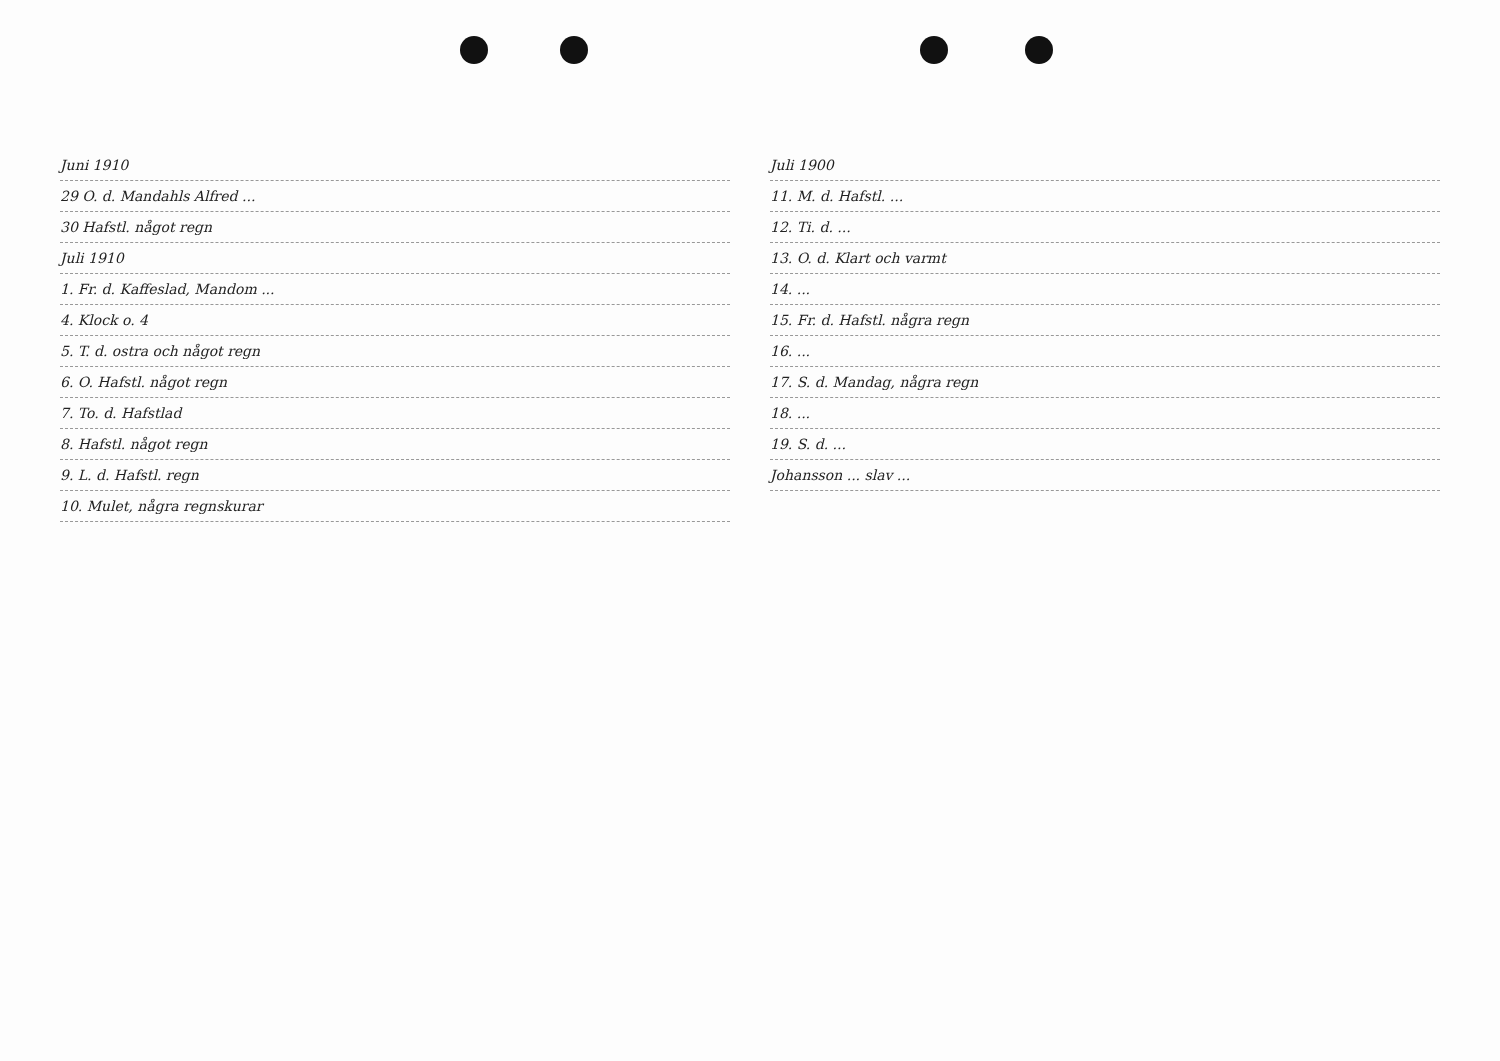Juni 1910
29 O. d. Mandahls Alfred ...
30 Hafstl. något regn
Juli 1910
1. Fr. d. Kaffeslad, Mandom ...
4. Klock o. 4
5. T. d. ostra och något regn
6. O. Hafstl. något regn
7. To. d. Hafstlad
8. Hafstl. något regn
9. L. d. Hafstl. regn
10. Mulet, några regnskurar
Juli 1900
11. M. d. Hafstl. ...
12. Ti. d. ...
13. O. d. Klart och varmt
14. ...
15. Fr. d. Hafstl. några regn
16. ...
17. S. d. Mandag, några regn
18. ...
19. S. d. ...
Johansson ... slav ...